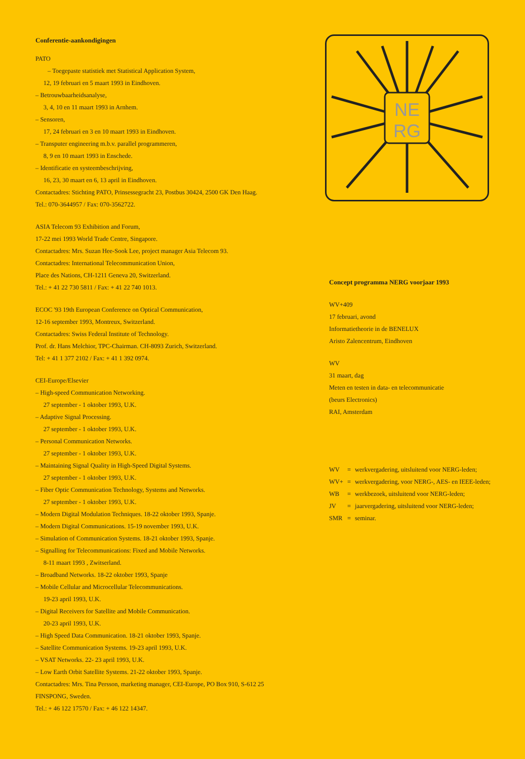Conferentie-aankondigingen
PATO
– Toegepaste statistiek met Statistical Application System,
12, 19 februari en 5 maart 1993 in Eindhoven.
– Betrouwbaarheidsanalyse,
3, 4, 10 en 11 maart 1993 in Arnhem.
– Sensoren,
17, 24 februari en 3 en 10 maart 1993 in Eindhoven.
– Transputer engineering m.b.v. parallel programmeren,
8, 9 en 10 maart 1993 in Enschede.
– Identificatie en systeembeschrijving,
16, 23, 30 maart en 6, 13 april in Eindhoven.
Contactadres: Stichting PATO, Prinsessegracht 23, Postbus 30424, 2500 GK Den Haag. Tel.: 070-3644957 / Fax: 070-3562722.
ASIA Telecom 93 Exhibition and Forum,
17-22 mei 1993 World Trade Centre, Singapore.
Contactadres: Mrs. Suzan Hee-Sook Lee, project manager Asia Telecom 93.
Contactadres: International Telecommunication Union,
Place des Nations, CH-1211 Geneva 20, Switzerland.
Tel.: + 41 22 730 5811 / Fax: + 41 22 740 1013.
ECOC '93 19th European Conference on Optical Communication,
12-16 september 1993, Montreux, Switzerland.
Contactadres: Swiss Federal Institute of Technology.
Prof. dr. Hans Melchior, TPC-Chairman. CH-8093 Zurich, Switzerland.
Tel: + 41 1 377 2102 / Fax: + 41 1 392 0974.
CEI-Europe/Elsevier
– High-speed Communication Networking.
27 september - 1 oktober 1993, U.K.
– Adaptive Signal Processing.
27 september - 1 oktober 1993, U.K.
– Personal Communication Networks.
27 september - 1 oktober 1993, U.K.
– Maintaining Signal Quality in High-Speed Digital Systems.
27 september - 1 oktober 1993, U.K.
– Fiber Optic Communication Technology, Systems and Networks.
27 september - 1 oktober 1993, U.K.
– Modern Digital Modulation Techniques. 18-22 oktober 1993, Spanje.
– Modern Digital Communications. 15-19 november 1993, U.K.
– Simulation of Communication Systems. 18-21 oktober 1993, Spanje.
– Signalling for Telecommunications: Fixed and Mobile Networks.
8-11 maart 1993 , Zwitserland.
– Broadband Networks. 18-22 oktober 1993, Spanje
– Mobile Cellular and Microcellular Telecommunications.
19-23 april 1993, U.K.
– Digital Receivers for Satellite and Mobile Communication.
20-23 april 1993, U.K.
– High Speed Data Communication. 18-21 oktober 1993, Spanje.
– Satellite Communication Systems. 19-23 april 1993, U.K.
– VSAT Networks. 22- 23 april 1993, U.K.
– Low Earth Orbit Satellite Systems. 21-22 oktober 1993, Spanje.
Contactadres: Mrs. Tina Persson, marketing manager, CEI-Europe, PO Box 910, S-612 25 FINSPONG, Sweden.
Tel.: + 46 122 17570 / Fax: + 46 122 14347.
NE
RG
Concept programma NERG voorjaar 1993
WV+409
17 februari, avond
Informatietheorie in de BENELUX
Aristo Zalencentrum, Eindhoven
WV
31 maart, dag
Meten en testen in data- en telecommunicatie
(beurs Electronics)
RAI, Amsterdam
| WV | = | werkvergadering, uitsluitend voor NERG-leden; |
| WV+ | = | werkvergadering, voor NERG-, AES- en IEEE-leden; |
| WB | = | werkbezoek, uitsluitend voor NERG-leden; |
| JV | = | jaarvergadering, uitsluitend voor NERG-leden; |
| SMR | = | seminar. |